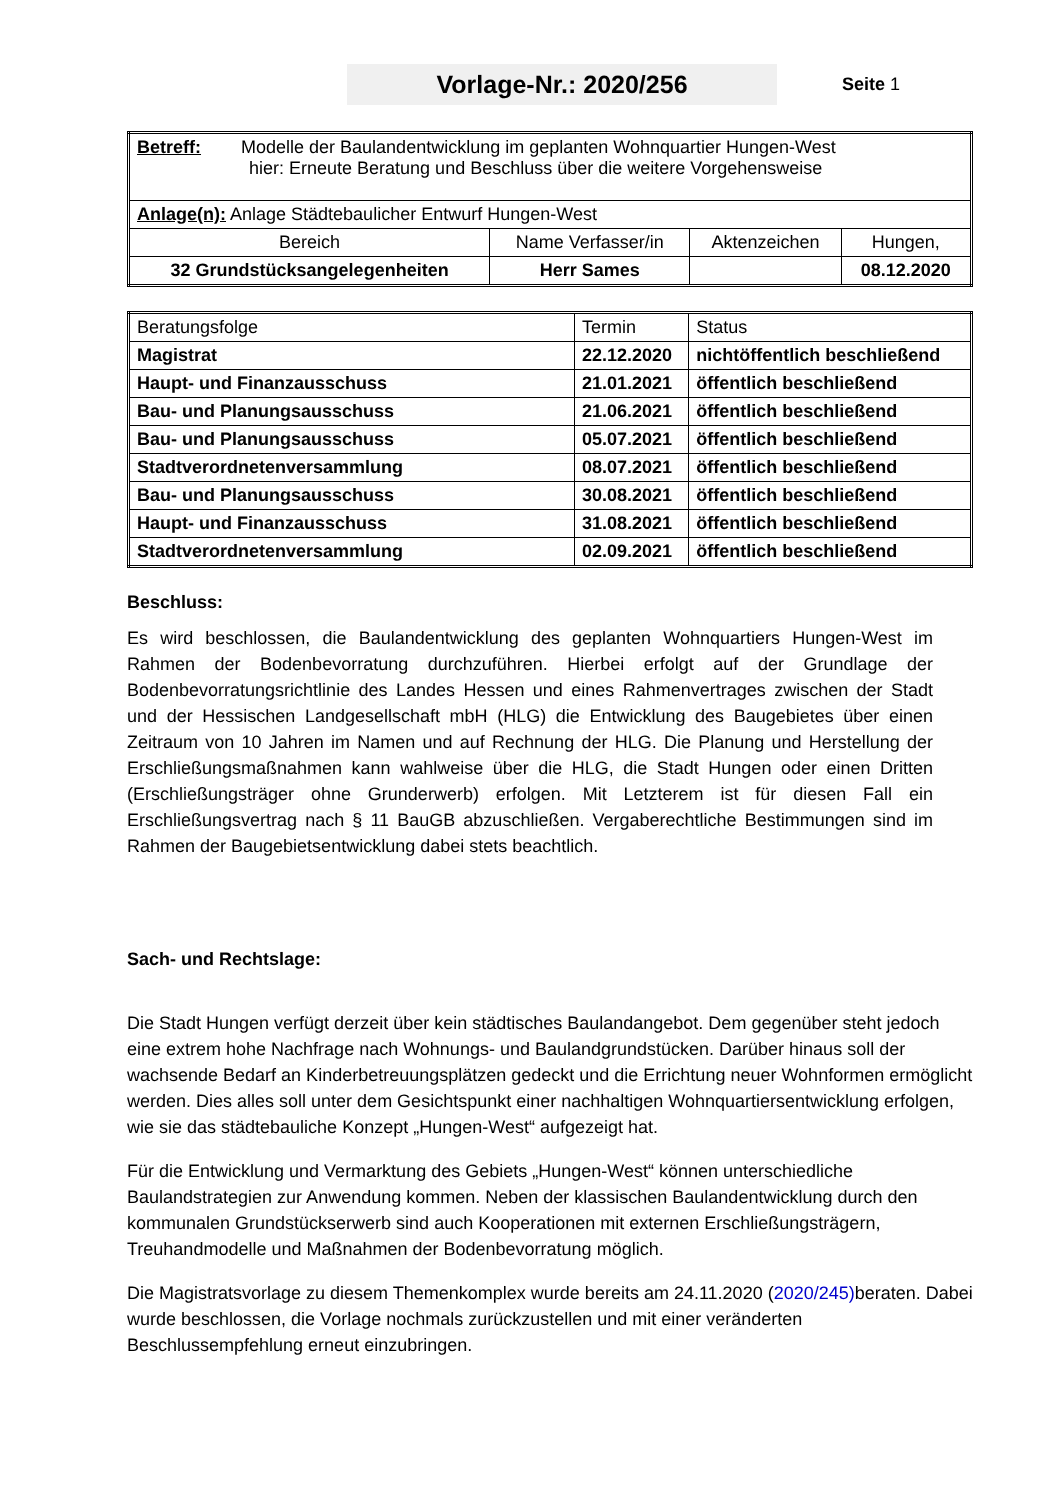Vorlage-Nr.: 2020/256
Seite 1
| Betreff: Modelle der Baulandentwicklung im geplanten Wohnquartier Hungen-West hier: Erneute Beratung und Beschluss über die weitere Vorgehensweise | | | |
| Anlage(n): Anlage Städtebaulicher Entwurf Hungen-West | | | |
| Bereich | Name Verfasser/in | Aktenzeichen | Hungen, |
| 32 Grundstücksangelegenheiten | Herr Sames | | 08.12.2020 |
| Beratungsfolge | Termin | Status |
| Magistrat | 22.12.2020 | nichtöffentlich beschließend |
| Haupt- und Finanzausschuss | 21.01.2021 | öffentlich beschließend |
| Bau- und Planungsausschuss | 21.06.2021 | öffentlich beschließend |
| Bau- und Planungsausschuss | 05.07.2021 | öffentlich beschließend |
| Stadtverordnetenversammlung | 08.07.2021 | öffentlich beschließend |
| Bau- und Planungsausschuss | 30.08.2021 | öffentlich beschließend |
| Haupt- und Finanzausschuss | 31.08.2021 | öffentlich beschließend |
| Stadtverordnetenversammlung | 02.09.2021 | öffentlich beschließend |
Beschluss:
Es wird beschlossen, die Baulandentwicklung des geplanten Wohnquartiers Hungen-West im Rahmen der Bodenbevorratung durchzuführen. Hierbei erfolgt auf der Grundlage der Bodenbevorratungsrichtlinie des Landes Hessen und eines Rahmenvertrages zwischen der Stadt und der Hessischen Landgesellschaft mbH (HLG) die Entwicklung des Baugebietes über einen Zeitraum von 10 Jahren im Namen und auf Rechnung der HLG. Die Planung und Herstellung der Erschließungsmaßnahmen kann wahlweise über die HLG, die Stadt Hungen oder einen Dritten (Erschließungsträger ohne Grunderwerb) erfolgen. Mit Letzterem ist für diesen Fall ein Erschließungsvertrag nach § 11 BauGB abzuschließen. Vergaberechtliche Bestimmungen sind im Rahmen der Baugebietsentwicklung dabei stets beachtlich.
Sach- und Rechtslage:
Die Stadt Hungen verfügt derzeit über kein städtisches Baulandangebot. Dem gegenüber steht jedoch eine extrem hohe Nachfrage nach Wohnungs- und Baulandgrundstücken. Darüber hinaus soll der wachsende Bedarf an Kinderbetreuungsplätzen gedeckt und die Errichtung neuer Wohnformen ermöglicht werden. Dies alles soll unter dem Gesichtspunkt einer nachhaltigen Wohnquartiersentwicklung erfolgen, wie sie das städtebauliche Konzept „Hungen-West“ aufgezeigt hat.
Für die Entwicklung und Vermarktung des Gebiets „Hungen-West“ können unterschiedliche Baulandstrategien zur Anwendung kommen. Neben der klassischen Baulandentwicklung durch den kommunalen Grundstückserwerb sind auch Kooperationen mit externen Erschließungsträgern, Treuhandmodelle und Maßnahmen der Bodenbevorratung möglich.
Die Magistratsvorlage zu diesem Themenkomplex wurde bereits am 24.11.2020 (2020/245) beraten. Dabei wurde beschlossen, die Vorlage nochmals zurückzustellen und mit einer veränderten Beschlussempfehlung erneut einzubringen.